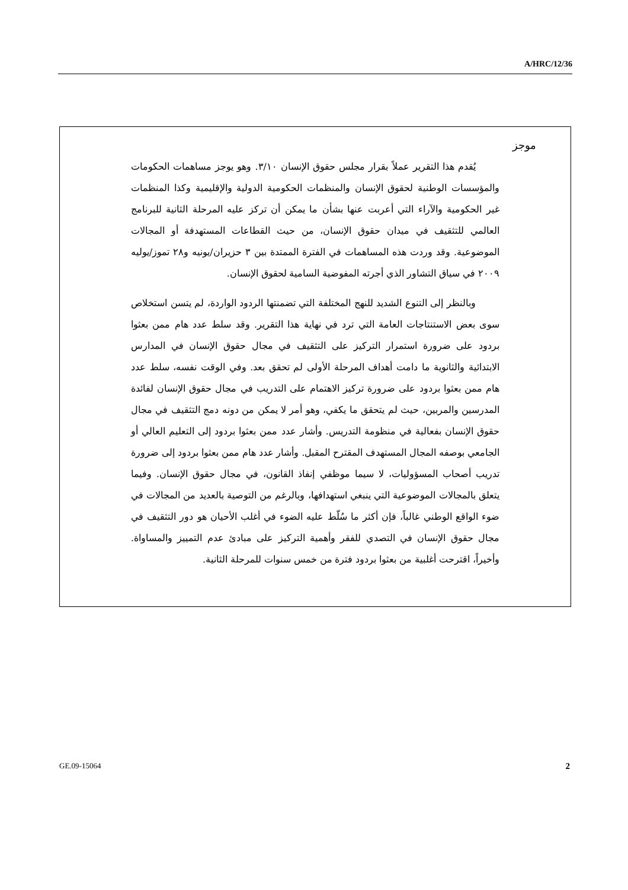A/HRC/12/36
موجز
يُقدم هذا التقرير عملاً بقرار مجلس حقوق الإنسان ٣/١٠. وهو يوجز مساهمات الحكومات والمؤسسات الوطنية لحقوق الإنسان والمنظمات الحكومية الدولية والإقليمية وكذا المنظمات غير الحكومية والآراء التي أعربت عنها بشأن ما يمكن أن تركز عليه المرحلة الثانية للبرنامج العالمي للتثقيف في ميدان حقوق الإنسان، من حيث القطاعات المستهدفة أو المجالات الموضوعية. وقد وردت هذه المساهمات في الفترة الممتدة بين ٣ حزيران/يونيه و٢٨ تموز/يوليه ٢٠٠٩ في سياق التشاور الذي أجرته المفوضية السامية لحقوق الإنسان.
وبالنظر إلى التنوع الشديد للنهج المختلفة التي تضمنتها الردود الواردة، لم يتسن استخلاص سوى بعض الاستنتاجات العامة التي ترد في نهاية هذا التقرير. وقد سلط عدد هام ممن بعثوا بردود على ضرورة استمرار التركيز على التثقيف في مجال حقوق الإنسان في المدارس الابتدائية والثانوية ما دامت أهداف المرحلة الأولى لم تحقق بعد. وفي الوقت نفسه، سلط عدد هام ممن بعثوا بردود على ضرورة تركيز الاهتمام على التدريب في مجال حقوق الإنسان لفائدة المدرسين والمربين، حيث لم يتحقق ما يكفي، وهو أمر لا يمكن من دونه دمج التثقيف في مجال حقوق الإنسان بفعالية في منظومة التدريس. وأشار عدد ممن بعثوا بردود إلى التعليم العالي أو الجامعي بوصفه المجال المستهدف المقترح المقبل. وأشار عدد هام ممن بعثوا بردود إلى ضرورة تدريب أصحاب المسؤوليات، لا سيما موظفي إنفاذ القانون، في مجال حقوق الإنسان. وفيما يتعلق بالمجالات الموضوعية التي ينبغي استهدافها، وبالرغم من التوصية بالعديد من المجالات في ضوء الواقع الوطني غالباً، فإن أكثر ما سُلّط عليه الضوء في أغلب الأحيان هو دور التثقيف في مجال حقوق الإنسان في التصدي للفقر وأهمية التركيز على مبادئ عدم التمييز والمساواة. وأخيراً، اقترحت أغلبية من بعثوا بردود فترة من خمس سنوات للمرحلة الثانية.
GE.09-15064 2